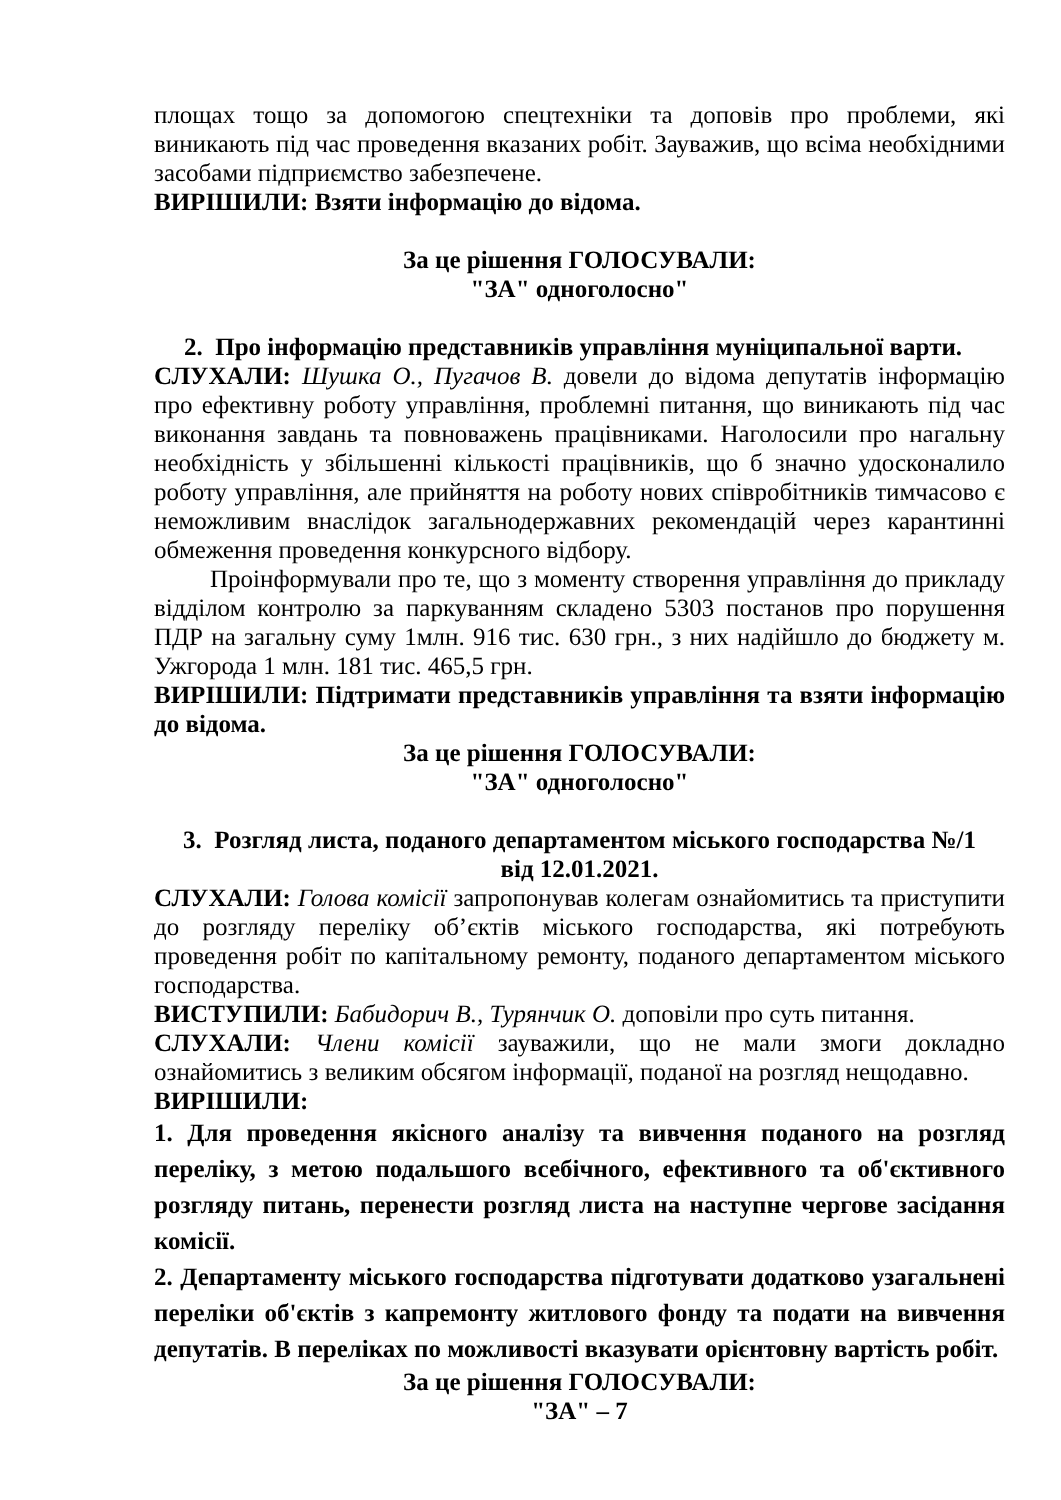площах тощо за допомогою спецтехніки та доповів про проблеми, які виникають під час проведення вказаних робіт. Зауважив, що всіма необхідними засобами підприємство забезпечене.
ВИРІШИЛИ: Взяти інформацію до відома.
За це рішення ГОЛОСУВАЛИ:
"ЗА" одноголосно"
2. Про інформацію представників управління муніципальної варти.
СЛУХАЛИ: Шушка О., Пугачов В. довели до відома депутатів інформацію про ефективну роботу управління, проблемні питання, що виникають під час виконання завдань та повноважень працівниками. Наголосили про нагальну необхідність у збільшенні кількості працівників, що б значно удосконалило роботу управління, але прийняття на роботу нових співробітників тимчасово є неможливим внаслідок загальнодержавних рекомендацій через карантинні обмеження проведення конкурсного відбору.
Проінформували про те, що з моменту створення управління до прикладу відділом контролю за паркуванням складено 5303 постанов про порушення ПДР на загальну суму 1млн. 916 тис. 630 грн., з них надійшло до бюджету м. Ужгорода 1 млн. 181 тис. 465,5 грн.
ВИРІШИЛИ: Підтримати представників управління та взяти інформацію до відома.
За це рішення ГОЛОСУВАЛИ:
"ЗА" одноголосно"
3. Розгляд листа, поданого департаментом міського господарства №/1
від 12.01.2021.
СЛУХАЛИ: Голова комісії запропонував колегам ознайомитись та приступити до розгляду переліку об’єктів міського господарства, які потребують проведення робіт по капітальному ремонту, поданого департаментом міського господарства.
ВИСТУПИЛИ: Бабидорич В., Турянчик О. доповіли про суть питання.
СЛУХАЛИ: Члени комісії зауважили, що не мали змоги докладно ознайомитись з великим обсягом інформації, поданої на розгляд нещодавно.
ВИРІШИЛИ:
1. Для проведення якісного аналізу та вивчення поданого на розгляд переліку, з метою подальшого всебічного, ефективного та об'єктивного розгляду питань, перенести розгляд листа на наступне чергове засідання комісії.
2. Департаменту міського господарства підготувати додатково узагальнені переліки об'єктів з капремонту житлового фонду та подати на вивчення депутатів. В переліках по можливості вказувати орієнтовну вартість робіт.
За це рішення ГОЛОСУВАЛИ:
"ЗА" – 7